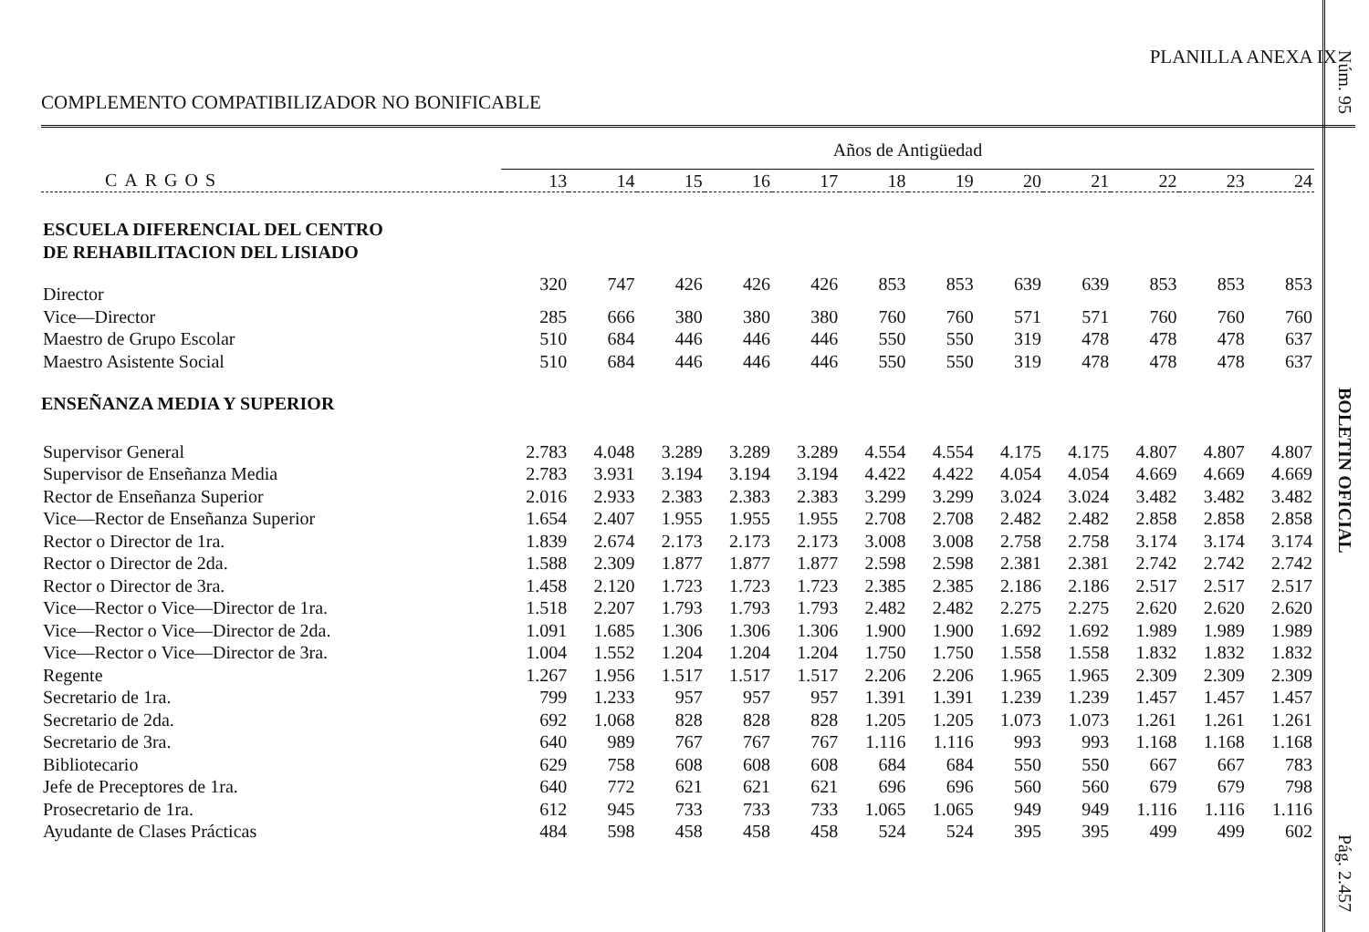PLANILLA ANEXA IX
COMPLEMENTO COMPATIBILIZADOR NO BONIFICABLE
| | Años de Antigüedad | | | | | | | | | | | |
| --- | --- | --- | --- | --- | --- | --- | --- | --- | --- | --- | --- | --- |
| CARGOS | 13 | 14 | 15 | 16 | 17 | 18 | 19 | 20 | 21 | 22 | 23 | 24 |
| ESCUELA DIFERENCIAL DEL CENTRO DE REHABILITACION DEL LISIADO | | | | | | | | | | | | |
| Director | 320 | 747 | 426 | 426 | 426 | 853 | 853 | 639 | 639 | 853 | 853 | 853 |
| Vice—Director | 285 | 666 | 380 | 380 | 380 | 760 | 760 | 571 | 571 | 760 | 760 | 760 |
| Maestro de Grupo Escolar | 510 | 684 | 446 | 446 | 446 | 550 | 550 | 319 | 478 | 478 | 478 | 637 |
| Maestro Asistente Social | 510 | 684 | 446 | 446 | 446 | 550 | 550 | 319 | 478 | 478 | 478 | 637 |
| ENSEÑANZA MEDIA Y SUPERIOR | | | | | | | | | | | | |
| Supervisor General | 2.783 | 4.048 | 3.289 | 3.289 | 3.289 | 4.554 | 4.554 | 4.175 | 4.175 | 4.807 | 4.807 | 4.807 |
| Supervisor de Enseñanza Media | 2.783 | 3.931 | 3.194 | 3.194 | 3.194 | 4.422 | 4.422 | 4.054 | 4.054 | 4.669 | 4.669 | 4.669 |
| Rector de Enseñanza Superior | 2.016 | 2.933 | 2.383 | 2.383 | 2.383 | 3.299 | 3.299 | 3.024 | 3.024 | 3.482 | 3.482 | 3.482 |
| Vice—Rector de Enseñanza Superior | 1.654 | 2.407 | 1.955 | 1.955 | 1.955 | 2.708 | 2.708 | 2.482 | 2.482 | 2.858 | 2.858 | 2.858 |
| Rector o Director de 1ra. | 1.839 | 2.674 | 2.173 | 2.173 | 2.173 | 3.008 | 3.008 | 2.758 | 2.758 | 3.174 | 3.174 | 3.174 |
| Rector o Director de 2da. | 1.588 | 2.309 | 1.877 | 1.877 | 1.877 | 2.598 | 2.598 | 2.381 | 2.381 | 2.742 | 2.742 | 2.742 |
| Rector o Director de 3ra. | 1.458 | 2.120 | 1.723 | 1.723 | 1.723 | 2.385 | 2.385 | 2.186 | 2.186 | 2.517 | 2.517 | 2.517 |
| Vice—Rector o Vice—Director de 1ra. | 1.518 | 2.207 | 1.793 | 1.793 | 1.793 | 2.482 | 2.482 | 2.275 | 2.275 | 2.620 | 2.620 | 2.620 |
| Vice—Rector o Vice—Director de 2da. | 1.091 | 1.685 | 1.306 | 1.306 | 1.306 | 1.900 | 1.900 | 1.692 | 1.692 | 1.989 | 1.989 | 1.989 |
| Vice—Rector o Vice—Director de 3ra. | 1.004 | 1.552 | 1.204 | 1.204 | 1.204 | 1.750 | 1.750 | 1.558 | 1.558 | 1.832 | 1.832 | 1.832 |
| Regente | 1.267 | 1.956 | 1.517 | 1.517 | 1.517 | 2.206 | 2.206 | 1.965 | 1.965 | 2.309 | 2.309 | 2.309 |
| Secretario de 1ra. | 799 | 1.233 | 957 | 957 | 957 | 1.391 | 1.391 | 1.239 | 1.239 | 1.457 | 1.457 | 1.457 |
| Secretario de 2da. | 692 | 1.068 | 828 | 828 | 828 | 1.205 | 1.205 | 1.073 | 1.073 | 1.261 | 1.261 | 1.261 |
| Secretario de 3ra. | 640 | 989 | 767 | 767 | 767 | 1.116 | 1.116 | 993 | 993 | 1.168 | 1.168 | 1.168 |
| Bibliotecario | 629 | 758 | 608 | 608 | 608 | 684 | 684 | 550 | 550 | 667 | 667 | 783 |
| Jefe de Preceptores de 1ra. | 640 | 772 | 621 | 621 | 621 | 696 | 696 | 560 | 560 | 679 | 679 | 798 |
| Prosecretario de 1ra. | 612 | 945 | 733 | 733 | 733 | 1.065 | 1.065 | 949 | 949 | 1.116 | 1.116 | 1.116 |
| Ayudante de Clases Prácticas | 484 | 598 | 458 | 458 | 458 | 524 | 524 | 395 | 395 | 499 | 499 | 602 |
Núm. 95
BOLETIN OFICIAL
Pág. 2.457